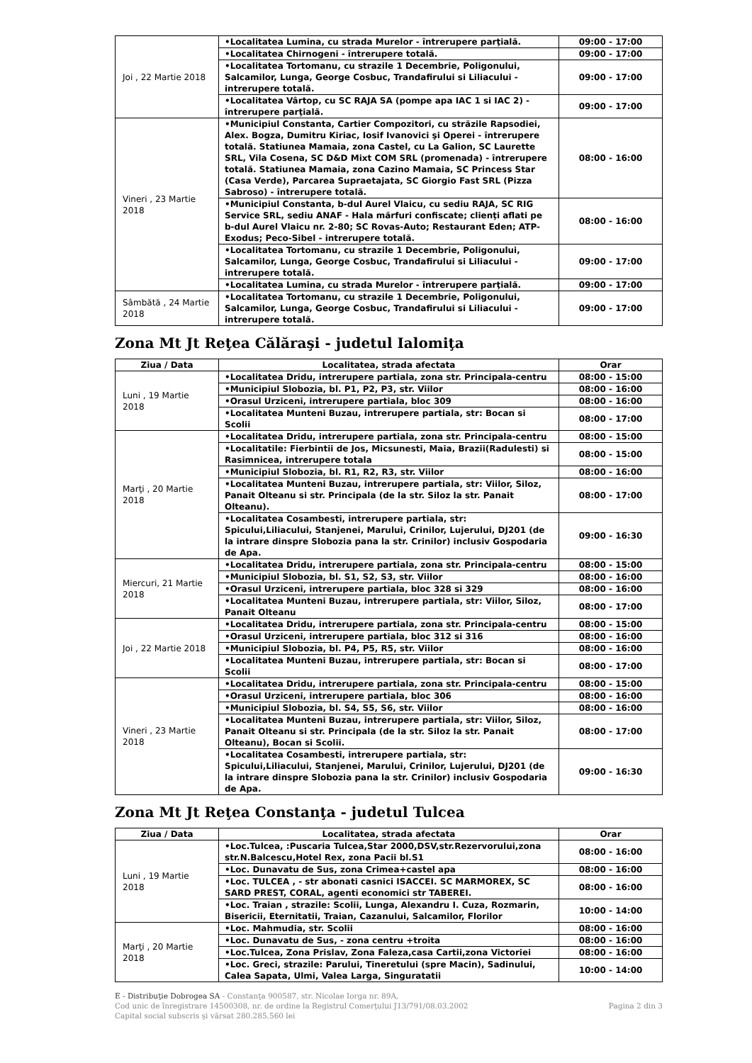| Joi , 22 Martie 2018 | •Localitatea Lumina, cu strada Murelor - întrerupere parţială. | 09:00 - 17:00 |
| | •Localitatea Chirnogeni - întrerupere totală. | 09:00 - 17:00 |
| | •Localitatea Tortomanu, cu strazile 1 Decembrie, Poligonului, Salcamilor, Lunga, George Cosbuc, Trandafirului si Liliacului - intrerupere totală. | 09:00 - 17:00 |
| | •Localitatea Vârtop, cu SC RAJA SA (pompe apa IAC 1 si IAC 2) - întrerupere parţială. | 09:00 - 17:00 |
| Vineri , 23 Martie 2018 | •Municipiul Constanta, Cartier Compozitori, cu străzile Rapsodiei, Alex. Bogza, Dumitru Kiriac, Iosif Ivanovici şi Operei - întrerupere totală. Statiunea Mamaia, zona Castel, cu La Galion, SC Laurette SRL, Vila Cosena, SC D&D Mixt COM SRL (promenada) - întrerupere totală. Statiunea Mamaia, zona Cazino Mamaia, SC Princess Star (Casa Verde), Parcarea Supraetajata, SC Giorgio Fast SRL (Pizza Sabroso) - întrerupere totală. | 08:00 - 16:00 |
| | •Municipiul Constanta, b-dul Aurel Vlaicu, cu sediu RAJA, SC RIG Service SRL, sediu ANAF - Hala mărfuri confiscate; clienţi aflati pe b-dul Aurel Vlaicu nr. 2-80; SC Rovas-Auto; Restaurant Eden; ATP-Exodus; Peco-Sibel - intrerupere totală. | 08:00 - 16:00 |
| | •Localitatea Tortomanu, cu strazile 1 Decembrie, Poligonului, Salcamilor, Lunga, George Cosbuc, Trandafirului si Liliacului - intrerupere totală. | 09:00 - 17:00 |
| | •Localitatea Lumina, cu strada Murelor - întrerupere parţială. | 09:00 - 17:00 |
| Sâmbătă , 24 Martie 2018 | •Localitatea Tortomanu, cu strazile 1 Decembrie, Poligonului, Salcamilor, Lunga, George Cosbuc, Trandafirului si Liliacului - intrerupere totală. | 09:00 - 17:00 |
Zona Mt Jt Reţea Călăraşi - judetul Ialomiţa
| Ziua / Data | Localitatea, strada afectata | Orar |
| --- | --- | --- |
| Luni , 19 Martie 2018 | •Localitatea Dridu, intrerupere partiala, zona str. Principala-centru | 08:00 - 15:00 |
| | •Municipiul Slobozia, bl. P1, P2, P3, str. Viilor | 08:00 - 16:00 |
| | •Orasul Urziceni, intrerupere partiala, bloc 309 | 08:00 - 16:00 |
| | •Localitatea Munteni Buzau, intrerupere partiala, str: Bocan si Scolii | 08:00 - 17:00 |
| Marţi , 20 Martie 2018 | •Localitatea Dridu, intrerupere partiala, zona str. Principala-centru | 08:00 - 15:00 |
| | •Localitatile: Fierbintii de Jos, Micsunesti, Maia, Brazii(Radulesti) si Rasimnicea, intrerupere totala | 08:00 - 15:00 |
| | •Municipiul Slobozia, bl. R1, R2, R3, str. Viilor | 08:00 - 16:00 |
| | •Localitatea Munteni Buzau, intrerupere partiala, str: Viilor, Siloz, Panait Olteanu si str. Principala (de la str. Siloz la str. Panait Olteanu). | 08:00 - 17:00 |
| | •Localitatea Cosambesti, intrerupere partiala, str: Spicului,Liliacului, Stanjenei, Marului, Crinilor, Lujerului, DJ201 (de la intrare dinspre Slobozia pana la str. Crinilor) inclusiv Gospodaria de Apa. | 09:00 - 16:30 |
| Miercuri, 21 Martie 2018 | •Localitatea Dridu, intrerupere partiala, zona str. Principala-centru | 08:00 - 15:00 |
| | •Municipiul Slobozia, bl. S1, S2, S3, str. Viilor | 08:00 - 16:00 |
| | •Orasul Urziceni, intrerupere partiala, bloc 328 si 329 | 08:00 - 16:00 |
| | •Localitatea Munteni Buzau, intrerupere partiala, str: Viilor, Siloz, Panait Olteanu | 08:00 - 17:00 |
| Joi , 22 Martie 2018 | •Localitatea Dridu, intrerupere partiala, zona str. Principala-centru | 08:00 - 15:00 |
| | •Orasul Urziceni, intrerupere partiala, bloc 312 si 316 | 08:00 - 16:00 |
| | •Municipiul Slobozia, bl. P4, P5, R5, str. Viilor | 08:00 - 16:00 |
| | •Localitatea Munteni Buzau, intrerupere partiala, str: Bocan si Scolii | 08:00 - 17:00 |
| Vineri , 23 Martie 2018 | •Localitatea Dridu, intrerupere partiala, zona str. Principala-centru | 08:00 - 15:00 |
| | •Orasul Urziceni, intrerupere partiala, bloc 306 | 08:00 - 16:00 |
| | •Municipiul Slobozia, bl. S4, S5, S6, str. Viilor | 08:00 - 16:00 |
| | •Localitatea Munteni Buzau, intrerupere partiala, str: Viilor, Siloz, Panait Olteanu si str. Principala (de la str. Siloz la str. Panait Olteanu), Bocan si Scolii. | 08:00 - 17:00 |
| | •Localitatea Cosambesti, intrerupere partiala, str: Spicului,Liliacului, Stanjenei, Marului, Crinilor, Lujerului, DJ201 (de la intrare dinspre Slobozia pana la str. Crinilor) inclusiv Gospodaria de Apa. | 09:00 - 16:30 |
Zona Mt Jt Reţea Constanţa - judetul Tulcea
| Ziua / Data | Localitatea, strada afectata | Orar |
| --- | --- | --- |
| Luni , 19 Martie 2018 | •Loc.Tulcea, :Puscaria Tulcea,Star 2000,DSV,str.Rezervorului,zona str.N.Balcescu,Hotel Rex, zona Pacii bl.S1 | 08:00 - 16:00 |
| | •Loc. Dunavatu de Sus, zona Crimea+castel apa | 08:00 - 16:00 |
| | •Loc. TULCEA , - str abonati casnici ISACCEI. SC MARMOREX, SC SARD PREST, CORAL, agenti economici str TABEREI. | 08:00 - 16:00 |
| | •Loc. Traian , strazile: Scolii, Lunga, Alexandru I. Cuza, Rozmarin, Bisericii, Eternitatii, Traian, Cazanului, Salcamilor, Florilor | 10:00 - 14:00 |
| Marţi , 20 Martie 2018 | •Loc. Mahmudia, str. Scolii | 08:00 - 16:00 |
| | •Loc. Dunavatu de Sus, - zona centru +troita | 08:00 - 16:00 |
| | •Loc.Tulcea, Zona Prislav, Zona Faleza,casa Cartii,zona Victoriei | 08:00 - 16:00 |
| | •Loc. Greci, strazile: Parului, Tineretului (spre Macin), Sadinului, Calea Sapata, Ulmi, Valea Larga, Singuratatii | 10:00 - 14:00 |
E - Distribuţie Dobrogea SA - Constanţa 900587, str. Nicolae Iorga nr. 89A,
Cod unic de înregistrare 14500308, nr. de ordine la Registrul Comerţului J13/791/08.03.2002
Capital social subscris şi vărsat 280.285.560 lei
Pagina 2 din 3